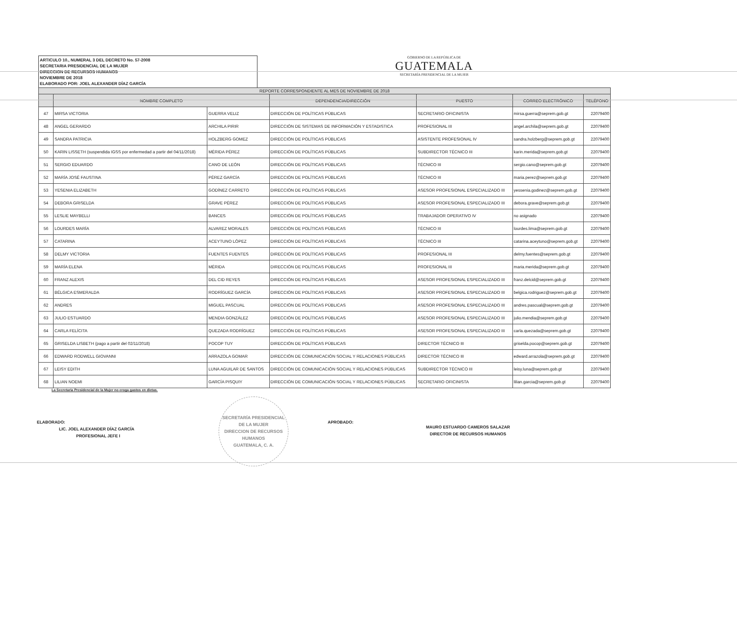ARTICULO 10., NUMERAL 3 DEL DECRETO No. 57-2008
SECRETARIA PRESIDENCIAL DE LA MUJER
DIRECCION DE RECURSOS HUMANOS
NOVIEMBRE DE 2018
ELABORADO POR: JOEL ALEXANDER DÍAZ GARCÍA
GOBIERNO DE LA REPÚBLICA DE
GUATEMALA
SECRETARÍA PRESIDENCIAL DE LA MUJER
| REPORTE CORRESPONDIENTE AL MES DE NOVIEMBRE DE 2018 | | | | | | |
| --- | --- | --- | --- | --- | --- | --- |
| | NOMBRE COMPLETO | | DEPENDENCIA/DIRECCIÓN | PUESTO | CORREO ELECTRÓNICO | TELÉFONO |
| 47 | MIRSA VICTORIA | GUERRA VELIZ | DIRECCIÓN DE POLÍTICAS PÚBLICAS | SECRETARIO OFICINISTA | mirsa.guerra@seprem.gob.gt | 22079400 |
| 48 | ANGEL GERARDO | ARCHILA PIRIR | DIRECCIÓN DE SISTEMAS DE INFORMACIÓN Y ESTADISTICA | PROFESIONAL III | angel.archila@seprem.gob.gt | 22079400 |
| 49 | SANDRA PATRICIA | HOLZBERG GOMEZ | DIRECCIÓN DE POLÍTICAS PÚBLICAS | ASISTENTE PROFESIONAL IV | sandra.holzberg@seprem.gob.gt | 22079400 |
| 50 | KARIN LISSETH (suspendida IGSS por enfermedad a partir del 04/11/2018) | MÉRIDA PÉREZ | DIRECCIÓN DE POLÍTICAS PÚBLICAS | SUBDIRECTOR TÉCNICO III | karin.merida@seprem.gob.gt | 22079400 |
| 51 | SERGIO EDUARDO | CANO DE LEÓN | DIRECCIÓN DE POLÍTICAS PÚBLICAS | TÉCNICO III | sergio.cano@seprem.gob.gt | 22079400 |
| 52 | MARÍA JOSÉ FAUSTINA | PÉREZ GARCÍA | DIRECCIÓN DE POLÍTICAS PÚBLICAS | TÉCNICO III | maria.perez@seprem.gob.gt | 22079400 |
| 53 | YESENIA ELIZABETH | GODÍNEZ CARRETO | DIRECCIÓN DE POLÍTICAS PÚBLICAS | ASESOR PROFESIONAL ESPECIALIZADO III | yessenia.godinez@seprem.gob.gt | 22079400 |
| 54 | DEBORA GRISELDA | GRAVE PÉREZ | DIRECCIÓN DE POLÍTICAS PÚBLICAS | ASESOR PROFESIONAL ESPECIALIZADO III | debora.grave@seprem.gob.gt | 22079400 |
| 55 | LESLIE MAYBELLI | BANCES | DIRECCIÓN DE POLÍTICAS PÚBLICAS | TRABAJADOR OPERATIVO IV | no asignado | 22079400 |
| 56 | LOURDES MARÍA | ALVAREZ MORALES | DIRECCIÓN DE POLÍTICAS PÚBLICAS | TÉCNICO III | lourdes.lima@seprem.gob.gt | 22079400 |
| 57 | CATARINA | ACEYTUNO LÓPEZ | DIRECCIÓN DE POLÍTICAS PÚBLICAS | TÉCNICO III | catarina.aceytuno@seprem.gob.gt | 22079400 |
| 58 | DELMY VICTORIA | FUENTES FUENTES | DIRECCIÓN DE POLÍTICAS PÚBLICAS | PROFESIONAL III | delmy.fuentes@seprem.gob.gt | 22079400 |
| 59 | MARÍA ELENA | MÉRIDA | DIRECCIÓN DE POLÍTICAS PÚBLICAS | PROFESIONAL III | maria.merida@seprem.gob.gt | 22079400 |
| 60 | FRANZ ALEXIS | DEL CID REYES | DIRECCIÓN DE POLÍTICAS PÚBLICAS | ASESOR PROFESIONAL ESPECIALIZADO III | franz.delcid@seprem.gob.gt | 22079400 |
| 61 | BÉLGICA ESMERALDA | RODRÍGUEZ GARCÍA | DIRECCIÓN DE POLÍTICAS PÚBLICAS | ASESOR PROFESIONAL ESPECIALIZADO III | belgica.rodriguez@seprem.gob.gt | 22079400 |
| 62 | ANDRES | MIGUEL PASCUAL | DIRECCIÓN DE POLÍTICAS PÚBLICAS | ASESOR PROFESIONAL ESPECIALIZADO III | andres.pascual@seprem.gob.gt | 22079400 |
| 63 | JULIO ESTUARDO | MENDIA GONZÁLEZ | DIRECCIÓN DE POLÍTICAS PÚBLICAS | ASESOR PROFESIONAL ESPECIALIZADO III | julio.mendia@seprem.gob.gt | 22079400 |
| 64 | CARLA FELÍCITA | QUEZADA RODRÍGUEZ | DIRECCIÓN DE POLÍTICAS PÚBLICAS | ASESOR PROFESIONAL ESPECIALIZADO III | carla.quezada@seprem.gob.gt | 22079400 |
| 65 | GRISELDA LISBETH (pago a partir del 02/11/2018) | POCOP TUY | DIRECCIÓN DE POLÍTICAS PÚBLICAS | DIRECTOR TÉCNICO III | griselda.pocop@seprem.gob.gt | 22079400 |
| 66 | EDWARD RODWELL GIOVANNI | ARRAZOLA GOMAR | DIRECCIÓN DE COMUNICACIÓN SOCIAL Y RELACIONES PÚBLICAS | DIRECTOR TÉCNICO III | edward.arrazola@seprem.gob.gt | 22079400 |
| 67 | LEISY EDITH | LUNA AGUILAR DE SANTOS | DIRECCIÓN DE COMUNICACIÓN SOCIAL Y RELACIONES PÚBLICAS | SUBDIRECTOR TÉCNICO III | leisy.luna@seprem.gob.gt | 22079400 |
| 68 | LILIAN NOEMI | GARCÍA PISQUIY | DIRECCIÓN DE COMUNICACIÓN SOCIAL Y RELACIONES PÚBLICAS | SECRETARIO OFICINISTA | lilian.garcia@seprem.gob.gt | 22079400 |
La Secretaria Presidencial de la Mujer no eroga gastos en dietas.
ELABORADO:
LIC. JOEL ALEXANDER DÍAZ GARCÍA
PROFESIONAL JEFE I
SECRETARÍA PRESIDENCIAL DE LA MUJER
DIRECCION DE RECURSOS HUMANOS
GUATEMALA, C. A.
APROBADO:
MAURO ESTUARDO CAMEROS SALAZAR
DIRECTOR DE RECURSOS HUMANOS